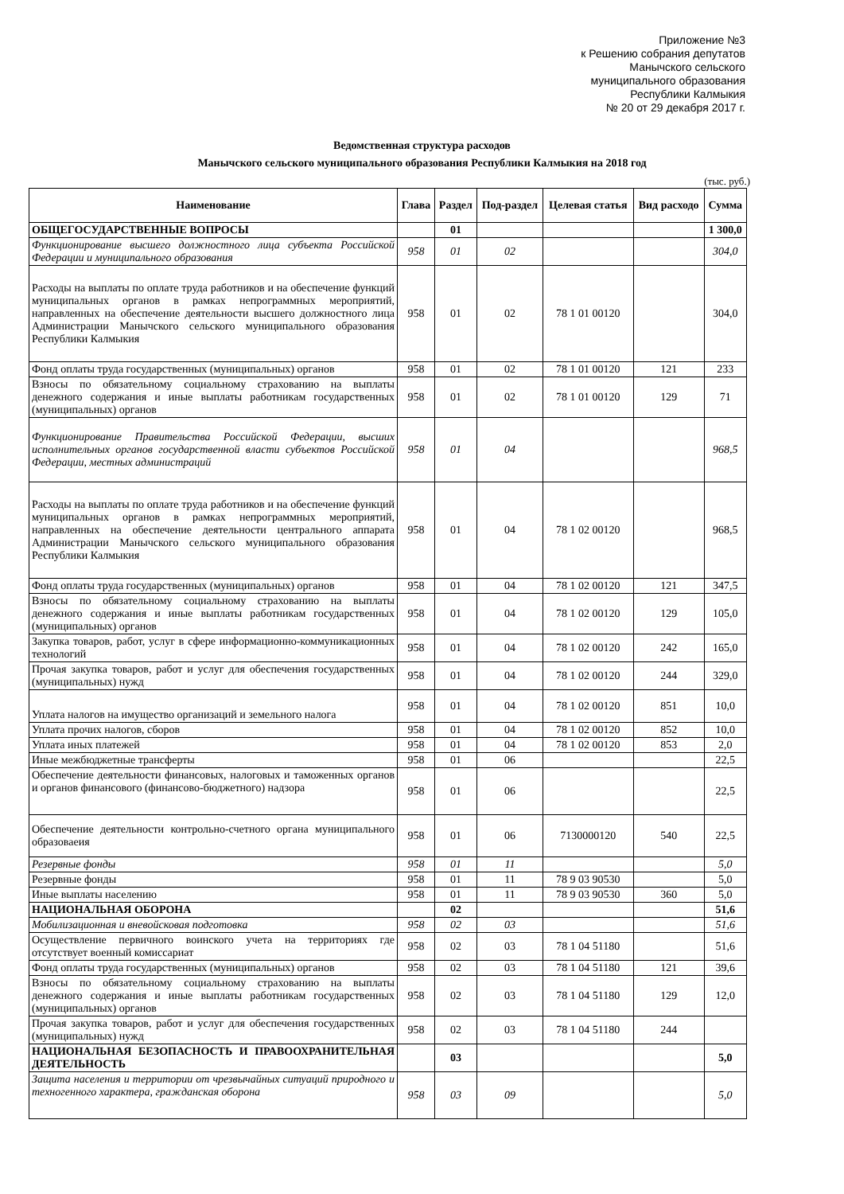Приложение №3
к Решению собрания депутатов
Манычского сельского
муниципального образования
Республики Калмыкия
№ 20 от 29 декабря 2017 г.
Ведомственная структура расходов
Манычского сельского муниципального образования Республики Калмыкия на 2018 год
(тыс. руб.)
| Наименование | Глава | Раздел | Под-раздел | Целевая статья | Вид расходо | Сумма |
| --- | --- | --- | --- | --- | --- | --- |
| ОБЩЕГОСУДАРСТВЕННЫЕ ВОПРОСЫ | | 01 | | | | 1 300,0 |
| Функционирование высшего должностного лица субъекта Российской Федерации и муниципального образования | 958 | 01 | 02 | | | 304,0 |
| Расходы на выплаты по оплате труда работников и на обеспечение функций муниципальных органов в рамках непрограммных мероприятий, направленных на обеспечение деятельности высшего должностного лица Администрации Манычского сельского муниципального образования Республики Калмыкия | 958 | 01 | 02 | 78 1 01 00120 | | 304,0 |
| Фонд оплаты труда государственных (муниципальных) органов | 958 | 01 | 02 | 78 1 01 00120 | 121 | 233 |
| Взносы по обязательному социальному страхованию на выплаты денежного содержания и иные выплаты работникам государственных (муниципальных) органов | 958 | 01 | 02 | 78 1 01 00120 | 129 | 71 |
| Функционирование Правительства Российской Федерации, высших исполнительных органов государственной власти субъектов Российской Федерации, местных администраций | 958 | 01 | 04 | | | 968,5 |
| Расходы на выплаты по оплате труда работников и на обеспечение функций муниципальных органов в рамках непрограммных мероприятий, направленных на обеспечение деятельности центрального аппарата Администрации Манычского сельского муниципального образования Республики Калмыкия | 958 | 01 | 04 | 78 1 02 00120 | | 968,5 |
| Фонд оплаты труда государственных (муниципальных) органов | 958 | 01 | 04 | 78 1 02 00120 | 121 | 347,5 |
| Взносы по обязательному социальному страхованию на выплаты денежного содержания и иные выплаты работникам государственных (муниципальных) органов | 958 | 01 | 04 | 78 1 02 00120 | 129 | 105,0 |
| Закупка товаров, работ, услуг в сфере информационно-коммуникационных технологий | 958 | 01 | 04 | 78 1 02 00120 | 242 | 165,0 |
| Прочая закупка товаров, работ и услуг для обеспечения государственных (муниципальных) нужд | 958 | 01 | 04 | 78 1 02 00120 | 244 | 329,0 |
| Уплата налогов на имущество организаций и земельного налога | 958 | 01 | 04 | 78 1 02 00120 | 851 | 10,0 |
| Уплата прочих налогов, сборов | 958 | 01 | 04 | 78 1 02 00120 | 852 | 10,0 |
| Уплата иных платежей | 958 | 01 | 04 | 78 1 02 00120 | 853 | 2,0 |
| Иные межбюджетные трансферты | 958 | 01 | 06 | | | 22,5 |
| Обеспечение деятельности финансовых, налоговых и таможенных органов и органов финансового (финансово-бюджетного) надзора | 958 | 01 | 06 | | | 22,5 |
| Обеспечение деятельности контрольно-счетного органа муниципального образоваеия | 958 | 01 | 06 | 7130000120 | 540 | 22,5 |
| Резервные фонды | 958 | 01 | 11 | | | 5,0 |
| Резервные фонды | 958 | 01 | 11 | 78 9 03 90530 | | 5,0 |
| Иные выплаты населению | 958 | 01 | 11 | 78 9 03 90530 | 360 | 5,0 |
| НАЦИОНАЛЬНАЯ ОБОРОНА | | 02 | | | | 51,6 |
| Мобилизационная и вневойсковая подготовка | 958 | 02 | 03 | | | 51,6 |
| Осуществление первичного воинского учета на территориях где отсутствует военный комиссариат | 958 | 02 | 03 | 78 1 04 51180 | | 51,6 |
| Фонд оплаты труда государственных (муниципальных) органов | 958 | 02 | 03 | 78 1 04 51180 | 121 | 39,6 |
| Взносы по обязательному социальному страхованию на выплаты денежного содержания и иные выплаты работникам государственных (муниципальных) органов | 958 | 02 | 03 | 78 1 04 51180 | 129 | 12,0 |
| Прочая закупка товаров, работ и услуг для обеспечения государственных (муниципальных) нужд | 958 | 02 | 03 | 78 1 04 51180 | 244 | |
| НАЦИОНАЛЬНАЯ БЕЗОПАСНОСТЬ И ПРАВООХРАНИТЕЛЬНАЯ ДЕЯТЕЛЬНОСТЬ | | 03 | | | | 5,0 |
| Защита населения и территории от чрезвычайных ситуаций природного и техногенного характера, гражданская оборона | 958 | 03 | 09 | | | 5,0 |